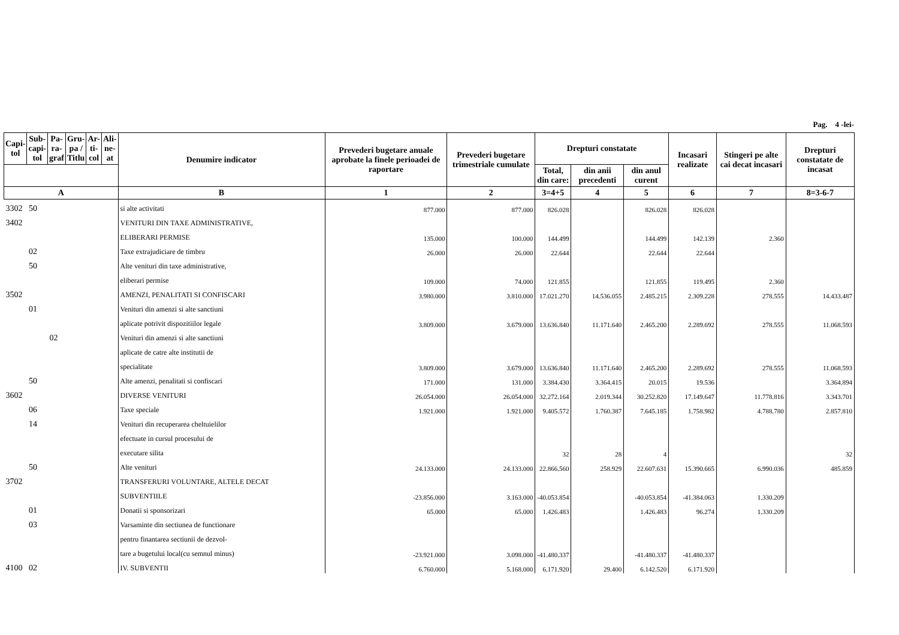Pag. 4 -lei-
| Capi- tol | Sub- capi- tol | Pa- ra- graf | Gru- pa / Titlu | Ar- ti- col | Ali- ne- at | Denumire indicator | Prevederi bugetare anuale aprobate la finele perioadei de raportare | Prevederi bugetare trimestriale cumulate | Drepturi constatate | | | Incasari realizate | Stingeri pe alte cai decat incasari | Drepturi constatate de incasat |
| --- | --- | --- | --- | --- | --- | --- | --- | --- | --- | --- | --- | --- | --- | --- |
| | | | | | | | | | Total, din care: | din anii precedenti | din anul curent | | | |
| A | | | | | | B | 1 | 2 | 3=4+5 | 4 | 5 | 6 | 7 | 8=3-6-7 |
| 3302 | 50 | | | | | si alte activitati | 877.000 | 877.000 | 826.028 | | 826.028 | 826.028 | | |
| 3402 | | | | | | VENITURI DIN TAXE ADMINISTRATIVE, | | | | | | | | |
| | | | | | | ELIBERARI PERMISE | 135.000 | 100.000 | 144.499 | | 144.499 | 142.139 | 2.360 | |
| | 02 | | | | | Taxe extrajudiciare de timbru | 26.000 | 26.000 | 22.644 | | 22.644 | 22.644 | | |
| | 50 | | | | | Alte venituri din taxe administrative, | | | | | | | | |
| | | | | | | eliberari permise | 109.000 | 74.000 | 121.855 | | 121.855 | 119.495 | 2.360 | |
| 3502 | | | | | | AMENZI, PENALITATI SI CONFISCARI | 3.980.000 | 3.810.000 | 17.021.270 | 14.536.055 | 2.485.215 | 2.309.228 | 278.555 | 14.433.487 |
| | 01 | | | | | Venituri din amenzi si alte sanctiuni | | | | | | | | |
| | | | | | | aplicate potrivit dispozitiilor legale | 3.809.000 | 3.679.000 | 13.636.840 | 11.171.640 | 2.465.200 | 2.289.692 | 278.555 | 11.068.593 |
| | | 02 | | | | Venituri din amenzi si alte sanctiuni | | | | | | | | |
| | | | | | | aplicate de catre alte institutii de | | | | | | | | |
| | | | | | | specialitate | 3.809.000 | 3.679.000 | 13.636.840 | 11.171.640 | 2.465.200 | 2.289.692 | 278.555 | 11.068.593 |
| | 50 | | | | | Alte amenzi, penalitati si confiscari | 171.000 | 131.000 | 3.384.430 | 3.364.415 | 20.015 | 19.536 | | 3.364.894 |
| 3602 | | | | | | DIVERSE VENITURI | 26.054.000 | 26.054.000 | 32.272.164 | 2.019.344 | 30.252.820 | 17.149.647 | 11.778.816 | 3.343.701 |
| | 06 | | | | | Taxe speciale | 1.921.000 | 1.921.000 | 9.405.572 | 1.760.387 | 7.645.185 | 1.758.982 | 4.788.780 | 2.857.810 |
| | 14 | | | | | Venituri din recuperarea cheltuielilor | | | | | | | | |
| | | | | | | efectuate in cursul procesului de | | | | | | | | |
| | | | | | | executare silita | | | 32 | 28 | 4 | | | 32 |
| | 50 | | | | | Alte venituri | 24.133.000 | 24.133.000 | 22.866.560 | 258.929 | 22.607.631 | 15.390.665 | 6.990.036 | 485.859 |
| 3702 | | | | | | TRANSFERURI VOLUNTARE, ALTELE DECAT | | | | | | | | |
| | | | | | | SUBVENTIILE | -23.856.000 | 3.163.000 | -40.053.854 | | -40.053.854 | -41.384.063 | 1.330.209 | |
| | 01 | | | | | Donatii si sponsorizari | 65.000 | 65.000 | 1.426.483 | | 1.426.483 | 96.274 | 1.330.209 | |
| | 03 | | | | | Varsaminte din sectiunea de functionare | | | | | | | | |
| | | | | | | pentru finantarea sectiunii de dezvol- | | | | | | | | |
| | | | | | | tare a bugetului local(cu semnul minus) | -23.921.000 | 3.098.000 | -41.480.337 | | -41.480.337 | -41.480.337 | | |
| 4100 | 02 | | | | | IV. SUBVENTII | 6.760.000 | 5.168.000 | 6.171.920 | 29.400 | 6.142.520 | 6.171.920 | | |